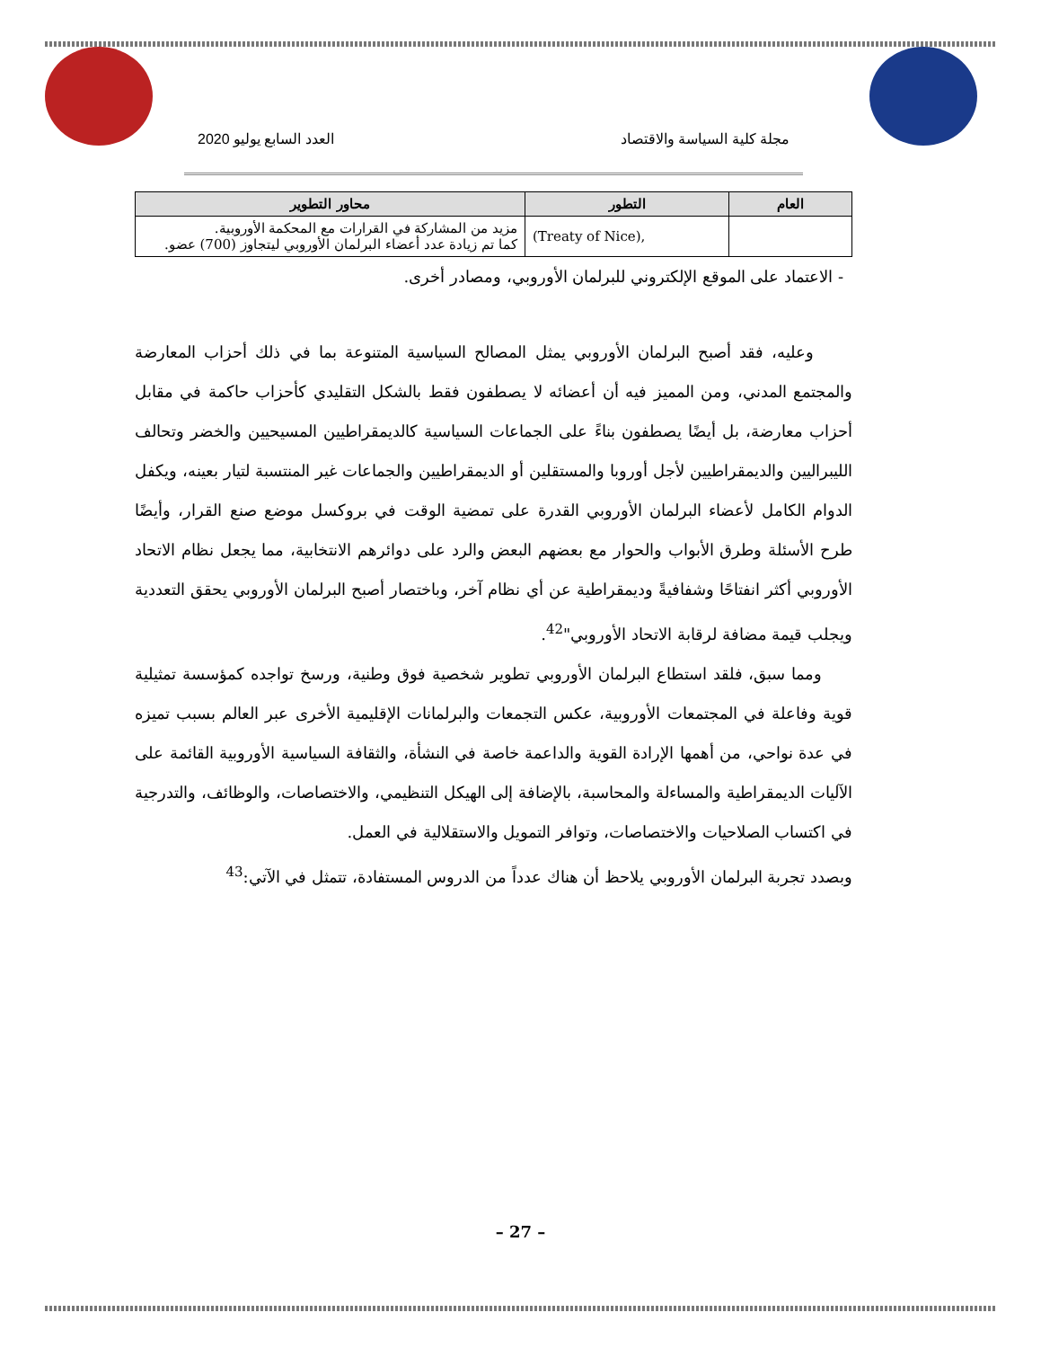مجلة كلية السياسة والاقتصاد العدد السابع يوليو 2020
| العام | التطور | محاور التطوير |
| --- | --- | --- |
| | (Treaty of Nice), | مزيد من المشاركة في القرارات مع المحكمة الأوروبية. كما تم زيادة عدد أعضاء البرلمان الأوروبي ليتجاوز (700) عضو. |
- الاعتماد على الموقع الإلكتروني للبرلمان الأوروبي، ومصادر أخرى.
وعليه، فقد أصبح البرلمان الأوروبي يمثل المصالح السياسية المتنوعة بما في ذلك أحزاب المعارضة والمجتمع المدني، ومن المميز فيه أن أعضائه لا يصطفون فقط بالشكل التقليدي كأحزاب حاكمة في مقابل أحزاب معارضة، بل أيضًا يصطفون بناءً على الجماعات السياسية كالديمقراطيين المسيحيين والخضر وتحالف الليبراليين والديمقراطيين لأجل أوروبا والمستقلين أو الديمقراطيين والجماعات غير المنتسبة لتيار بعينه، ويكفل الدوام الكامل لأعضاء البرلمان الأوروبي القدرة على تمضية الوقت في بروكسل موضع صنع القرار، وأيضًا طرح الأسئلة وطرق الأبواب والحوار مع بعضهم البعض والرد على دوائرهم الانتخابية، مما يجعل نظام الاتحاد الأوروبي أكثر انفتاحًا وشفافيةً وديمقراطية عن أي نظام آخر، وباختصار أصبح البرلمان الأوروبي يحقق التعددية ويجلب قيمة مضافة لرقابة الاتحاد الأوروبي"<sup>42</sup>.
ومما سبق، فلقد استطاع البرلمان الأوروبي تطوير شخصية فوق وطنية، ورسخ تواجده كمؤسسة تمثيلية قوية وفاعلة في المجتمعات الأوروبية، عكس التجمعات والبرلمانات الإقليمية الأخرى عبر العالم بسبب تميزه في عدة نواحي، من أهمها الإرادة القوية والداعمة خاصة في النشأة، والثقافة السياسية الأوروبية القائمة على الآليات الديمقراطية والمساءلة والمحاسبة، بالإضافة إلى الهيكل التنظيمي، والاختصاصات، والوظائف، والتدرجية في اكتساب الصلاحيات والاختصاصات، وتوافر التمويل والاستقلالية في العمل.
وبصدد تجربة البرلمان الأوروبي يلاحظ أن هناك عدداً من الدروس المستفادة، تتمثل في الآتي:<sup>43</sup>
– 27 –